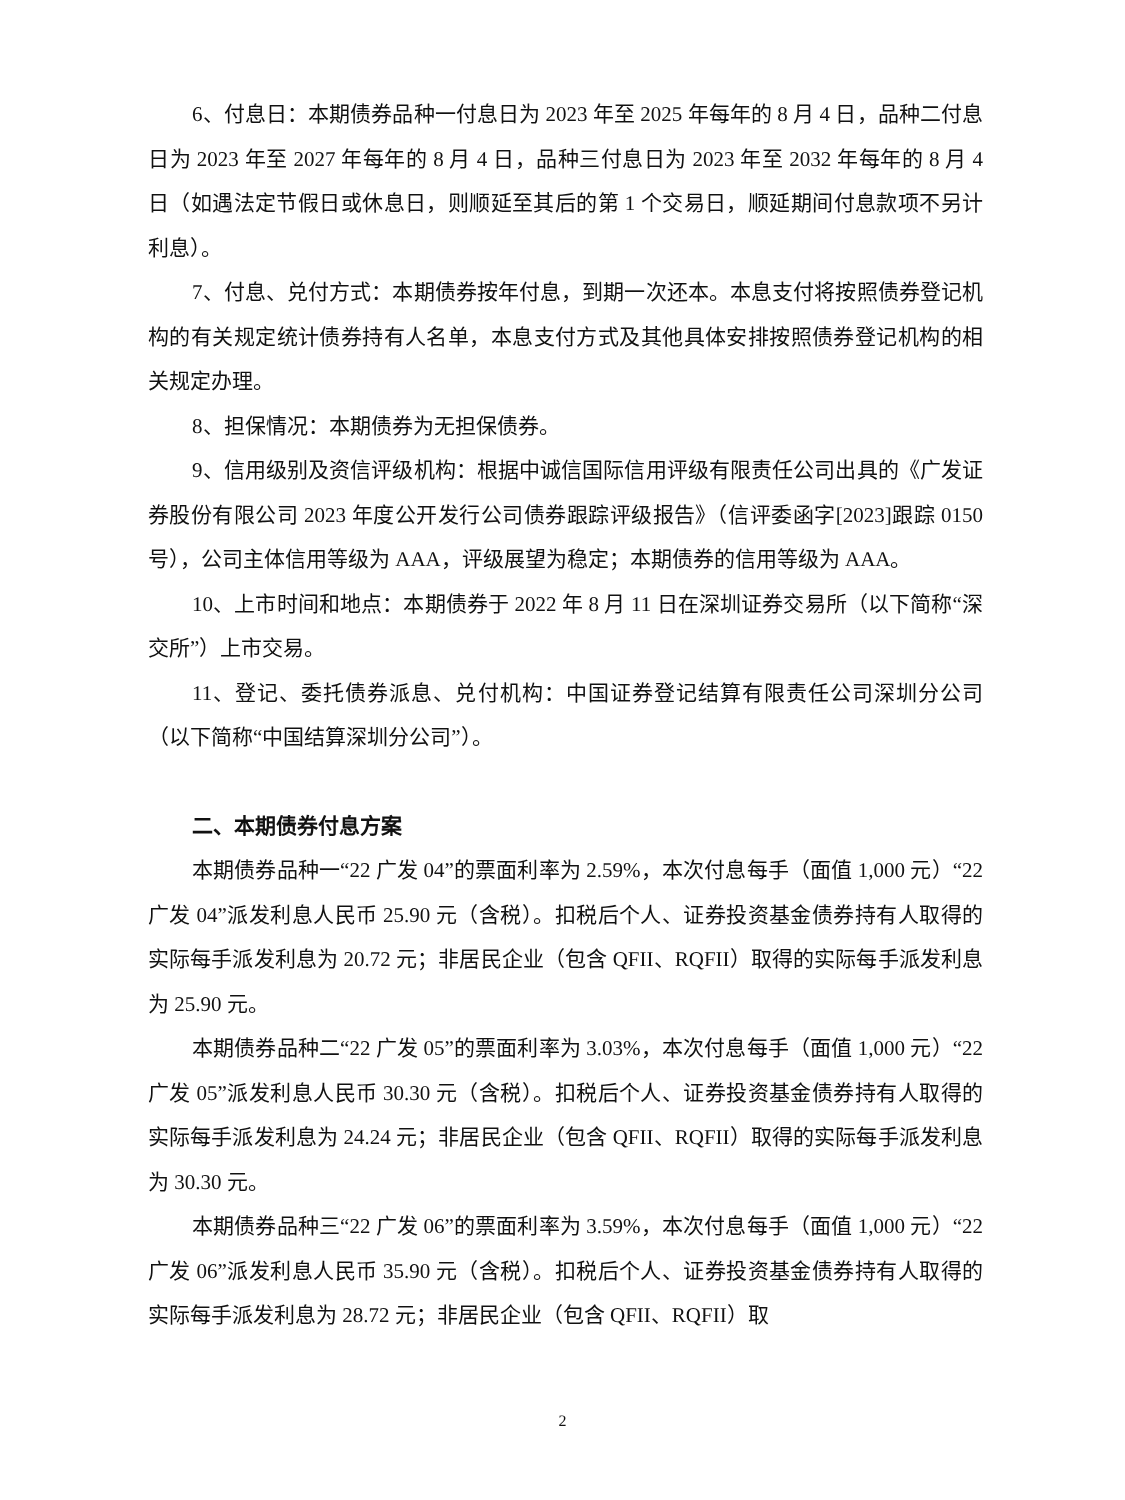6、付息日：本期债券品种一付息日为 2023 年至 2025 年每年的 8 月 4 日，品种二付息日为 2023 年至 2027 年每年的 8 月 4 日，品种三付息日为 2023 年至 2032 年每年的 8 月 4 日（如遇法定节假日或休息日，则顺延至其后的第 1 个交易日，顺延期间付息款项不另计利息）。
7、付息、兑付方式：本期债券按年付息，到期一次还本。本息支付将按照债券登记机构的有关规定统计债券持有人名单，本息支付方式及其他具体安排按照债券登记机构的相关规定办理。
8、担保情况：本期债券为无担保债券。
9、信用级别及资信评级机构：根据中诚信国际信用评级有限责任公司出具的《广发证券股份有限公司 2023 年度公开发行公司债券跟踪评级报告》（信评委函字[2023]跟踪 0150 号），公司主体信用等级为 AAA，评级展望为稳定；本期债券的信用等级为 AAA。
10、上市时间和地点：本期债券于 2022 年 8 月 11 日在深圳证券交易所（以下简称“深交所”）上市交易。
11、登记、委托债券派息、兑付机构：中国证券登记结算有限责任公司深圳分公司（以下简称“中国结算深圳分公司”）。
二、本期债券付息方案
本期债券品种一“22 广发 04”的票面利率为 2.59%，本次付息每手（面值 1,000 元）“22 广发 04”派发利息人民币 25.90 元（含税）。扣税后个人、证券投资基金债券持有人取得的实际每手派发利息为 20.72 元；非居民企业（包含 QFII、RQFII）取得的实际每手派发利息为 25.90 元。
本期债券品种二“22 广发 05”的票面利率为 3.03%，本次付息每手（面值 1,000 元）“22 广发 05”派发利息人民币 30.30 元（含税）。扣税后个人、证券投资基金债券持有人取得的实际每手派发利息为 24.24 元；非居民企业（包含 QFII、RQFII）取得的实际每手派发利息为 30.30 元。
本期债券品种三“22 广发 06”的票面利率为 3.59%，本次付息每手（面值 1,000 元）“22 广发 06”派发利息人民币 35.90 元（含税）。扣税后个人、证券投资基金债券持有人取得的实际每手派发利息为 28.72 元；非居民企业（包含 QFII、RQFII）取
2